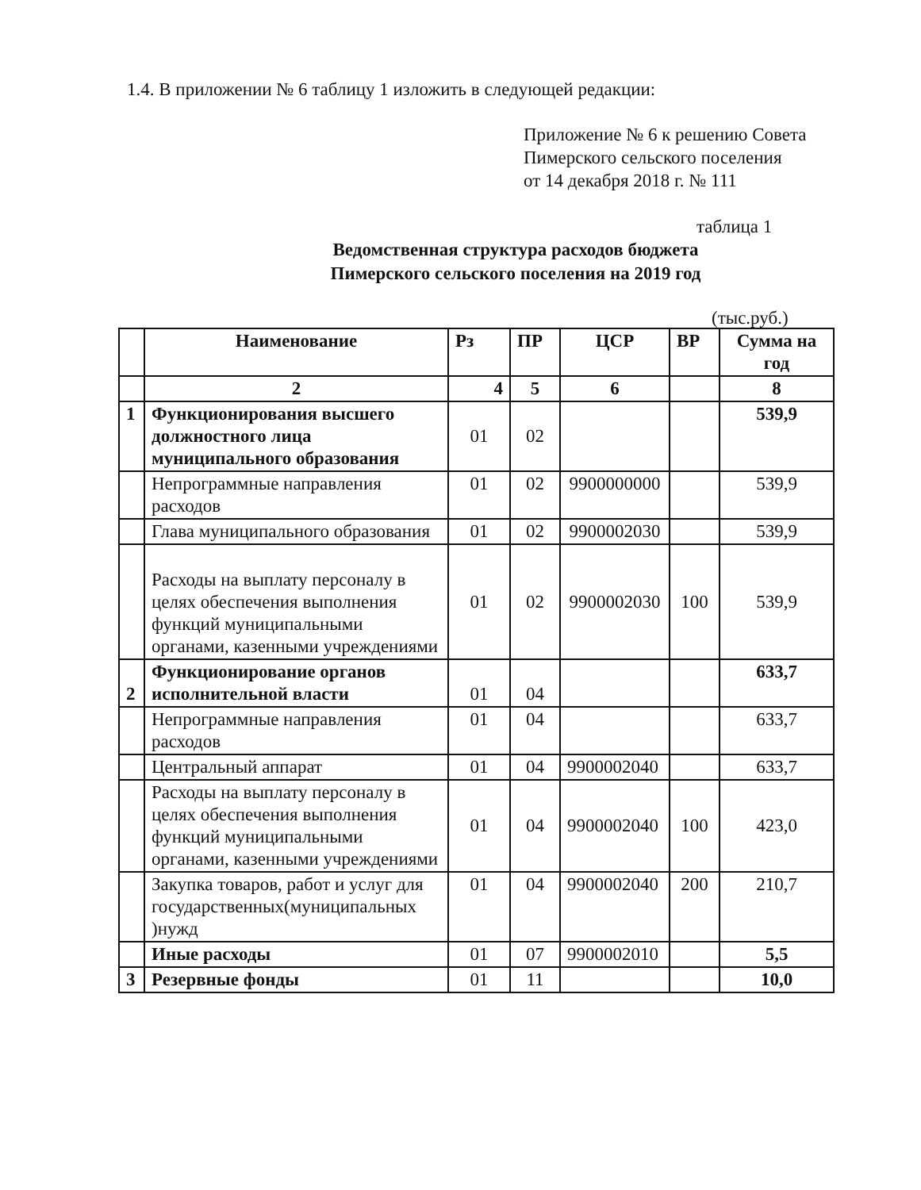1.4. В приложении № 6 таблицу 1 изложить в следующей редакции:
Приложение № 6 к решению Совета
Пимерского сельского поселения
от 14 декабря 2018 г. № 111
таблица 1
Ведомственная структура расходов бюджета
Пимерского сельского поселения на 2019 год
(тыс.руб.)
| | Наименование | Рз | ПР | ЦСР | ВР | Сумма на год |
| --- | --- | --- | --- | --- | --- | --- |
| | 2 | 4 | 5 | 6 | | 8 |
| 1 | Функционирования высшего должностного лица муниципального образования | 01 | 02 | | | 539,9 |
| | Непрограммные направления расходов | 01 | 02 | 9900000000 | | 539,9 |
| | Глава муниципального образования | 01 | 02 | 9900002030 | | 539,9 |
| | Расходы на выплату персоналу в целях обеспечения выполнения функций муниципальными органами, казенными учреждениями | 01 | 02 | 9900002030 | 100 | 539,9 |
| 2 | Функционирование органов исполнительной власти | 01 | 04 | | | 633,7 |
| | Непрограммные направления расходов | 01 | 04 | | | 633,7 |
| | Центральный аппарат | 01 | 04 | 9900002040 | | 633,7 |
| | Расходы на выплату персоналу в целях обеспечения выполнения функций муниципальными органами, казенными учреждениями | 01 | 04 | 9900002040 | 100 | 423,0 |
| | Закупка товаров, работ и услуг для государственных(муниципальных )нужд | 01 | 04 | 9900002040 | 200 | 210,7 |
| | Иные расходы | 01 | 07 | 9900002010 | | 5,5 |
| 3 | Резервные фонды | 01 | 11 | | | 10,0 |